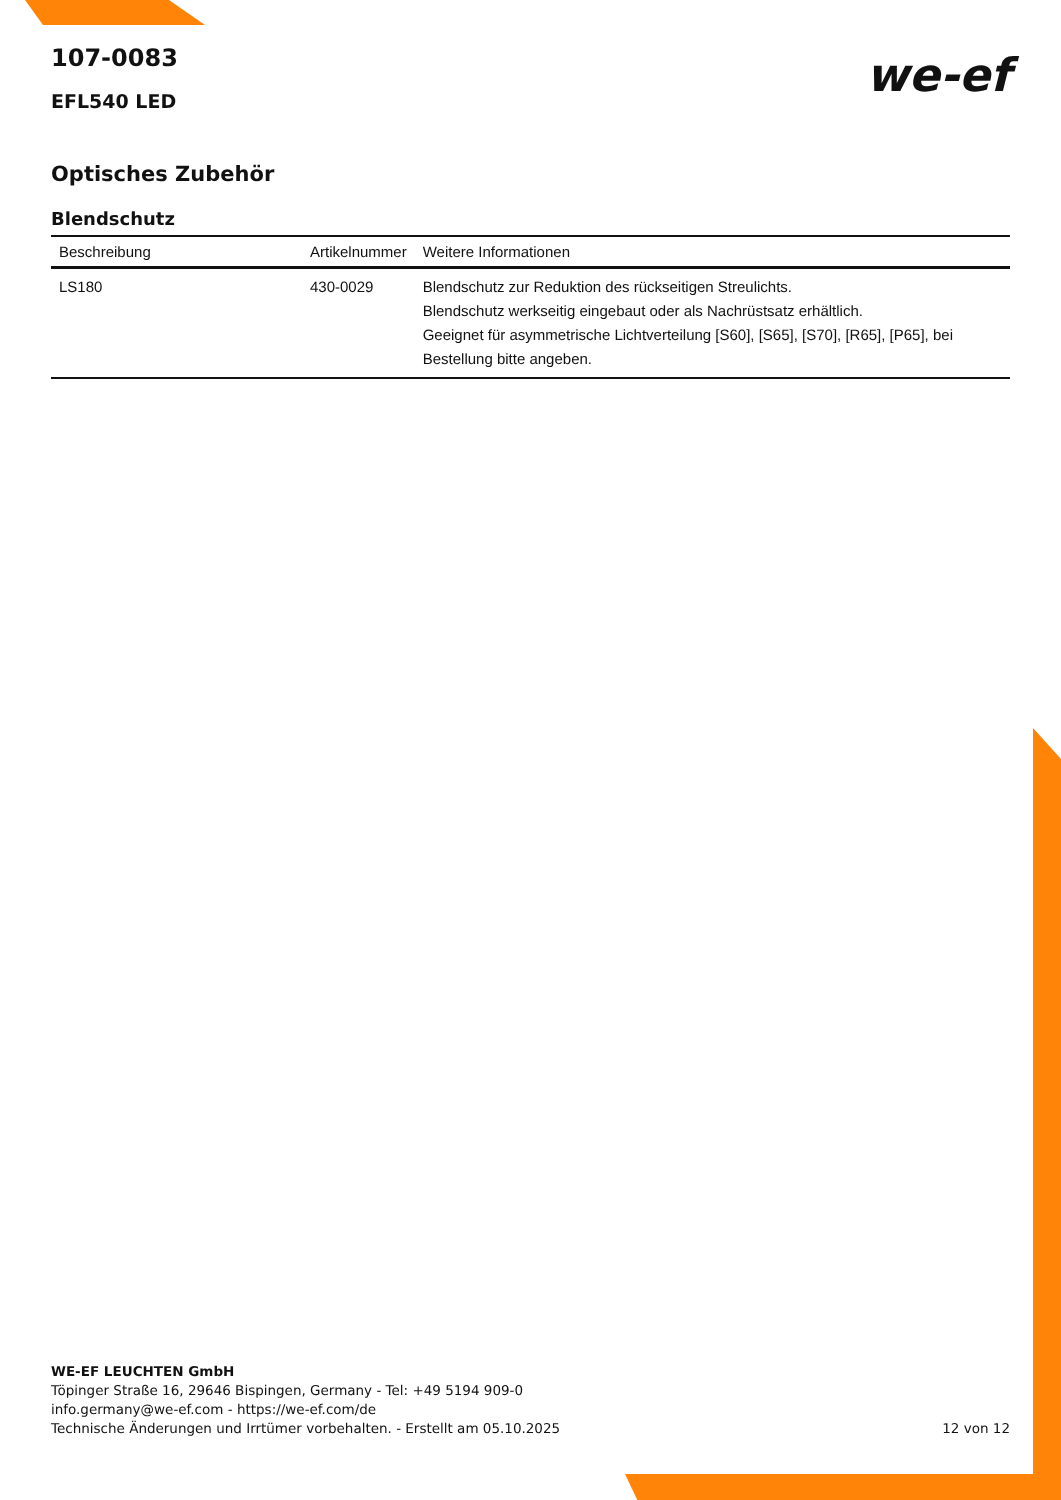107-0083
we-ef
EFL540 LED
Optisches Zubehör
Blendschutz
| Beschreibung | Artikelnummer | Weitere Informationen |
| --- | --- | --- |
| LS180 | 430-0029 | Blendschutz zur Reduktion des rückseitigen Streulichts. Blendschutz werkseitig eingebaut oder als Nachrüstsatz erhältlich. Geeignet für asymmetrische Lichtverteilung [S60], [S65], [S70], [R65], [P65], bei Bestellung bitte angeben. |
WE-EF LEUCHTEN GmbH
Töpinger Straße 16, 29646 Bispingen, Germany - Tel: +49 5194 909-0
info.germany@we-ef.com - https://we-ef.com/de
Technische Änderungen und Irrtümer vorbehalten. - Erstellt am 05.10.2025
12 von 12